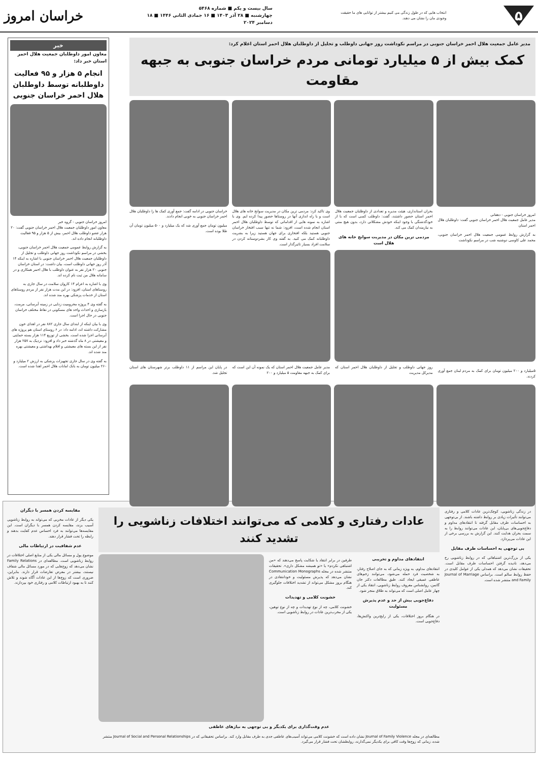۵
انتخاب هایی که در طول زندگی می کنیم بیشتر از توانایی های ما حقیقت وجودی مان را نشان می دهند.
سال بیست و یکم ■ شماره ۵۴۶۸
چهارشنبه ■ ۲۸ آذر ۱۴۰۳ ■ ۱۶ جمادی الثانی ۱۴۴۶ ■ ۱۸ دسامبر ۲۰۲۴
خراسان امروز
مدیر عامل جمعیت هلال احمر خراسان جنوبی در مراسم نکوداشت روز جهانی داوطلب و تجلیل از داوطلبان هلال احمر استان اعلام کرد:
کمک بیش از ۵ میلیارد تومانی مردم خراسان جنوبی به جبهه مقاومت
امروز خراسان جنوبی - دهقانی
مدیر عامل جمعیت هلال احمر خراسان جنوبی گفت: داوطلبان هلال احمر استان
به گزارش روابط عمومی جمعیت هلال احمر خراسان جنوبی، محمد علی کاوسی دوشنبه شب در مراسم نکوداشت
بحران استانداری، هیئت مدیره و تعدادی از داوطلبان جمعیت هلال احمر استان حضور داشتند، گفت: داوطلب کسی است که با از خودگذشتگی با وجود اینکه خودش مشکلاتی دارد، بدون هیچ منتی به نیازمندان کمک می کند.
مردمی ترین مکان در مدیریت سوانح خانه های هلال است
وی تاکید کرد: مردمی ترین مکان در مدیریت سوانح خانه های هلال است و با راه اندازی آنها در روستاها حضور پیدا کرده ایم. وی با اشاره به نمونه هایی از اقداماتی که توسط داوطلبان هلال احمر استان انجام شده است، افزود: شما نه تنها سبب افتخار خراسان جنوبی هستید بلکه افتخاری برای جهان هستید زیرا به بشریت داوطلبانه کمک می کنید. به گفته وی کار بشردوستانه کردن در سلامت افراد بسیار تاثیرگذار است.
خراسان جنوبی در ادامه گفت: جمع آوری کمک ها را داوطلبان هلال احمر خراسان جنوبی به خوبی انجام دادند.
میلیون تومان جمع آوری شد که یک میلیارد و ۵۰۰ میلیون تومان آن طلا بوده است.
۵میلیارد و ۲۰۰ میلیون تومان برای کمک به مردم لبنان جمع آوری کردند.
روز جهانی داوطلب و تجلیل از داوطلبان هلال احمر استان که مدیرکل مدیریت
مدیر عامل جمعیت هلال احمر استان که یک نمونه آن این است که برای کمک به جبهه مقاومت ۵ میلیارد و ۲۰۰
در پایان این مراسم از ۱۱ داوطلب برتر شهرستان های استان تجلیل شد.
خبر
معاون امور داوطلبان جمعیت هلال احمر استان خبر داد:
انجام ۵ هزار و ۹۵ فعالیت داوطلبانه توسط داوطلبان هلال احمر خراسان جنوبی
امروز خراسان جنوبی - گروه خبر
معاون امور داوطلبان جمعیت هلال احمر خراسان جنوبی گفت: ۲۰ هزار عضو داوطلب هلال احمر، بیش از ۵ هزار و ۹۵ فعالیت داوطلبانه انجام داده اند.
به گزارش روابط عمومی جمعیت هلال احمر خراسان جنوبی، بخشی در مراسم نکوداشت روز جهانی داوطلب و تجلیل از داوطلبان جمعیت هلال احمر خراسان جنوبی با اشاره به اینکه ۱۴ آذر روز جهانی داوطلب است، بیان داشت: در استان خراسان جنوبی ۲۰ هزار نفر به عنوان داوطلب با هلال احمر همکاری و در سامانه هلال من ثبت نام کرده اند.
وی با اشاره به اعزام ۱۴ کاروان سلامت در سال جاری به روستاهای استان، افزود: در این مدت هزار نفر از مردم روستاهای استان از خدمات پزشکی بهره مند شده اند.
به گفته وی ۴ پروژه محرومیت زدایی در زمینه آبرسانی، مرمت، بازسازی و احداث واحد های مسکونی در نقاط مختلف خراسان جنوبی در حال اجرا است.
وی با بیان اینکه از ابتدای سال جاری ۸۸۲ نفر در اهدای خون مشارکت داشته اند، ادامه داد: در ۶ روستای استان هم پروژه های آبرسانی اجرا شده است. بخشی از توزیع ۱۱۴ هزار بسته حمایتی و معیشتی در ۸ ماه گذشته خبر داد و افزود: نزدیک به ۲۵۷ هزار نفر از این بسته های معیشتی و اقلام بهداشتی و معیشتی بهره مند شده اند.
به گفته وی در سال جاری تجهیزات پزشکی به ارزش ۲ میلیارد و ۲۶۰ میلیون تومان به بانک امانات هلال احمر اهدا شده است.
در زندگی زناشویی، کوچک‌ترین عادات کلامی و رفتاری می‌توانند تأثیرات زیادی بر روابط داشته باشند. از بی‌توجهی به احساسات طرف مقابل گرفته تا انتقادهای مداوم و دفاع‌جویی‌های بی‌پایان، این عادات می‌توانند روابط را به سمت بحران هدایت کنند. این گزارش به بررسی برخی از این عادات می‌پردازد.
بی توجهی به احساسات طرف مقابل
یکی از بزرگ‌ترین اشتباهاتی که در روابط زناشویی رخ می‌دهد، نادیده گرفتن احساسات طرف مقابل است. تحقیقات نشان می‌دهد که همدلی یکی از عوامل کلیدی در حفظ روابط سالم است. براساس Journal of Marriage and Family منتشر شده است.
عادات رفتاری و کلامی که می‌توانند اختلافات زناشویی را تشدید کنند
انتقادهای مداوم و تخریبی
انتقادهای مداوم، به ویژه زمانی که به جای اصلاح رفتار، به شخصیت فرد حمله می‌شود، می‌توانند زخم‌های عاطفی عمیقی ایجاد کنند. طبق مطالعات دکتر جان گاتمن، روانشناس معروف روابط زناشویی، انتقاد یکی از چهار عامل اصلی است که می‌تواند به طلاق منجر شود.
دفاع‌جویی بیش از حد و عدم پذیرش مسئولیت
در هنگام بروز اختلافات، یکی از رایج‌ترین واکنش‌ها، دفاع‌جویی است.
طرفین در برابر انتقاد یا شکایت پاسخ می‌دهند که «من اشتباهی نکردم» یا «تو همیشه مشکل داری». تحقیقات منتشر شده در مجله Communication Monographs نشان می‌دهد که پذیرش مسئولیت و خودانتقادی در هنگام بروز مشکل می‌تواند از تشدید اختلافات جلوگیری کند.
خشونت کلامی و تهدیدات
خشونت کلامی، چه از نوع تهدیدات و چه از نوع توهین، یکی از مخرب‌ترین عادات در روابط زناشویی است.
عدم وقت‌گذاری برای یکدیگر و بی توجهی به نیازهای عاطفی
مطالعه‌ای در مجله Journal of Family Violence نشان داده است که خشونت کلامی می‌تواند آسیب‌های عاطفی جدی به طرف مقابل وارد کند. براساس تحقیقاتی که در Journal of Social and Personal Relationships منتشر شده، زمانی که زوج‌ها وقت کافی برای یکدیگر نمی‌گذارند، روابطشان تحت فشار قرار می‌گیرد.
مقایسه کردن همسر با دیگران
یکی دیگر از عادات مخربی که می‌تواند به روابط زناشویی آسیب بزند، مقایسه کردن همسر با دیگران است. این مقایسه‌ها می‌توانند به فرد احساس عدم کفایت بدهند و رابطه را تحت فشار قرار دهند.
عدم شفافیت در ارتباطات مالی
موضوع پول و مسائل مالی یکی از منابع اصلی اختلافات در روابط زناشویی است. مطالعه‌ای در Family Relations نشان می‌دهد که زوج‌هایی که در مورد مسائل مالی شفاف نیستند، بیشتر در معرض تعارضات قرار دارند. بنابراین، ضروری است که زوج‌ها از این عادات آگاه شوند و تلاش کنند تا به بهبود ارتباطات کلامی و رفتاری خود بپردازند.